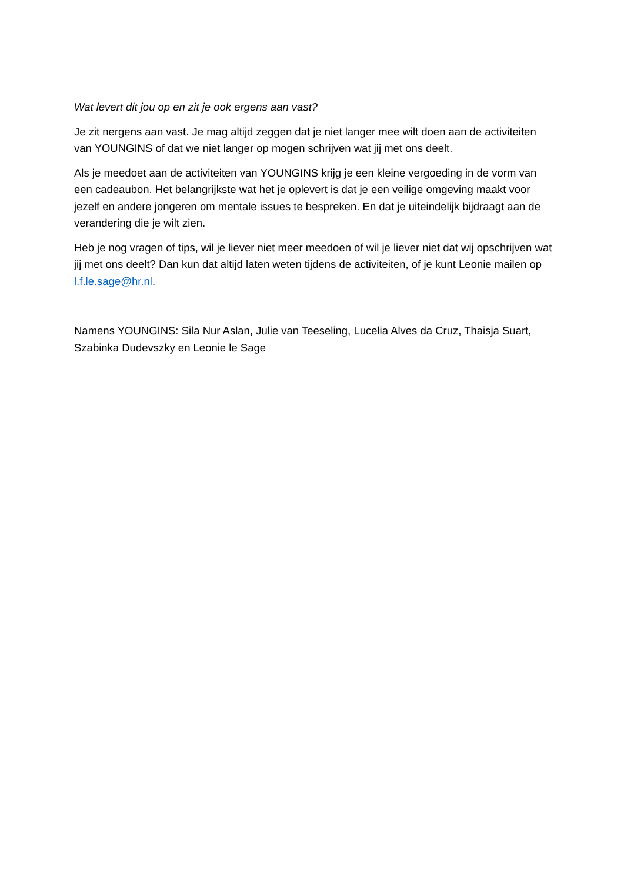Wat levert dit jou op en zit je ook ergens aan vast?
Je zit nergens aan vast. Je mag altijd zeggen dat je niet langer mee wilt doen aan de activiteiten van YOUNGINS of dat we niet langer op mogen schrijven wat jij met ons deelt.
Als je meedoet aan de activiteiten van YOUNGINS krijg je een kleine vergoeding in de vorm van een cadeaubon. Het belangrijkste wat het je oplevert is dat je een veilige omgeving maakt voor jezelf en andere jongeren om mentale issues te bespreken. En dat je uiteindelijk bijdraagt aan de verandering die je wilt zien.
Heb je nog vragen of tips, wil je liever niet meer meedoen of wil je liever niet dat wij opschrijven wat jij met ons deelt? Dan kun dat altijd laten weten tijdens de activiteiten, of je kunt Leonie mailen op l.f.le.sage@hr.nl.
Namens YOUNGINS: Sila Nur Aslan, Julie van Teeseling, Lucelia Alves da Cruz, Thaisja Suart, Szabinka Dudevszky en Leonie le Sage